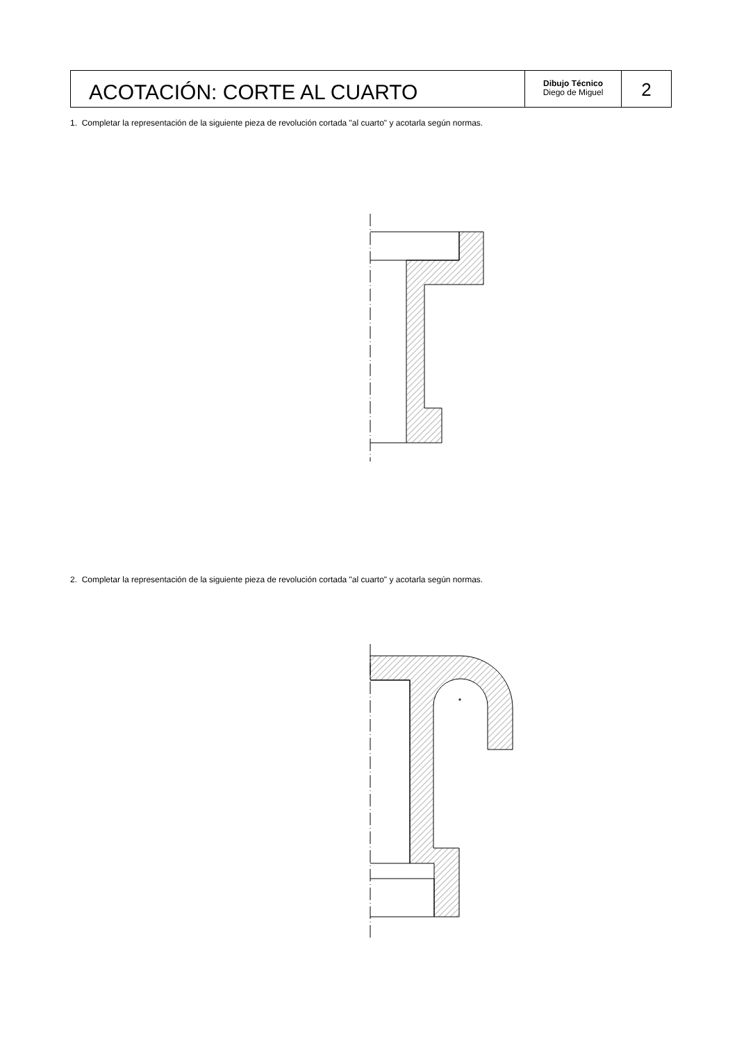ACOTACIÓN: CORTE AL CUARTO
Dibujo Técnico
Diego de Miguel
2
1. Completar la representación de la siguiente pieza de revolución cortada "al cuarto" y acotarla según normas.
2. Completar la representación de la siguiente pieza de revolución cortada "al cuarto" y acotarla según normas.